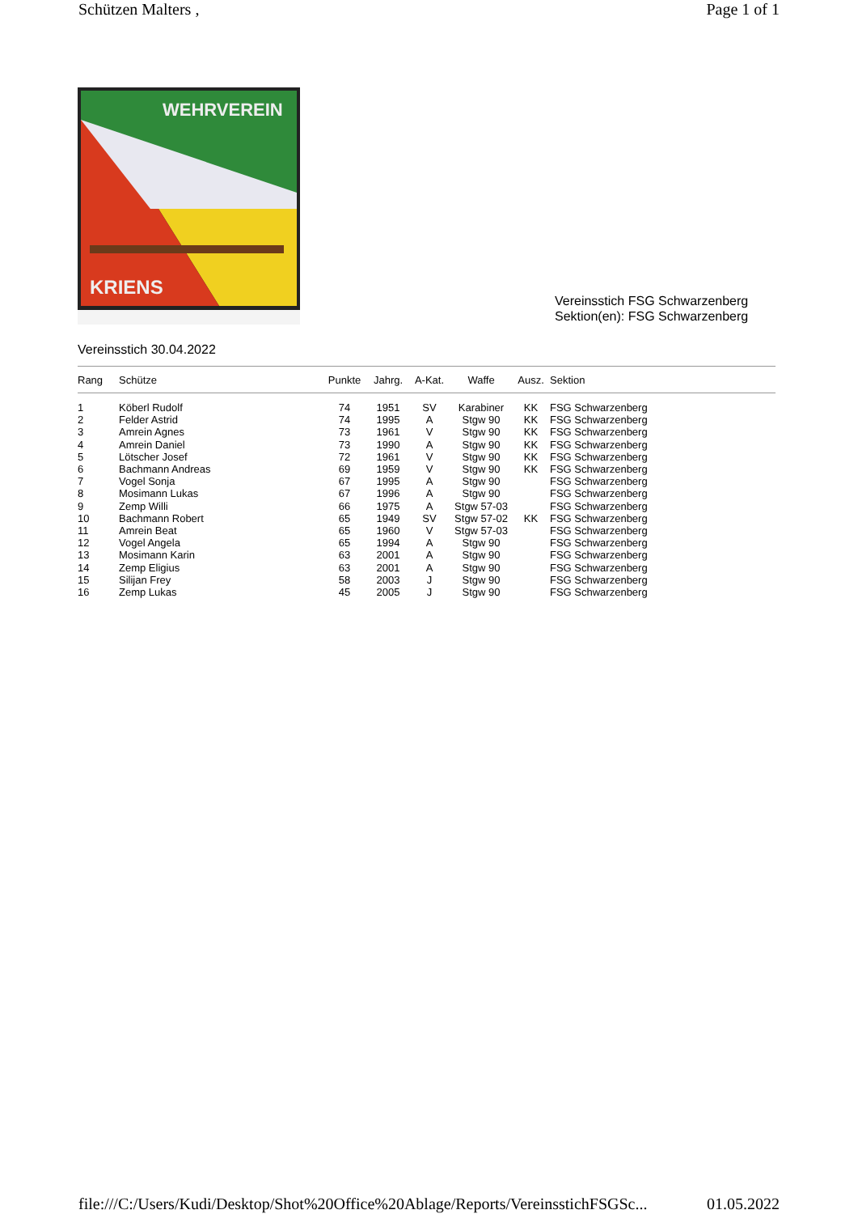Schützen Malters , Page 1 of 1
WEHRVEREIN
KRIENS
Vereinsstich FSG Schwarzenberg
Sektion(en): FSG Schwarzenberg
Vereinsstich 30.04.2022
| Rang | Schütze | Punkte | Jahrg. | A-Kat. | Waffe | Ausz. | Sektion |
| --- | --- | --- | --- | --- | --- | --- | --- |
| 1 | Köberl Rudolf | 74 | 1951 | SV | Karabiner | KK | FSG Schwarzenberg |
| 2 | Felder Astrid | 74 | 1995 | A | Stgw 90 | KK | FSG Schwarzenberg |
| 3 | Amrein Agnes | 73 | 1961 | V | Stgw 90 | KK | FSG Schwarzenberg |
| 4 | Amrein Daniel | 73 | 1990 | A | Stgw 90 | KK | FSG Schwarzenberg |
| 5 | Lötscher Josef | 72 | 1961 | V | Stgw 90 | KK | FSG Schwarzenberg |
| 6 | Bachmann Andreas | 69 | 1959 | V | Stgw 90 | KK | FSG Schwarzenberg |
| 7 | Vogel Sonja | 67 | 1995 | A | Stgw 90 | | FSG Schwarzenberg |
| 8 | Mosimann Lukas | 67 | 1996 | A | Stgw 90 | | FSG Schwarzenberg |
| 9 | Zemp Willi | 66 | 1975 | A | Stgw 57-03 | | FSG Schwarzenberg |
| 10 | Bachmann Robert | 65 | 1949 | SV | Stgw 57-02 | KK | FSG Schwarzenberg |
| 11 | Amrein Beat | 65 | 1960 | V | Stgw 57-03 | | FSG Schwarzenberg |
| 12 | Vogel Angela | 65 | 1994 | A | Stgw 90 | | FSG Schwarzenberg |
| 13 | Mosimann Karin | 63 | 2001 | A | Stgw 90 | | FSG Schwarzenberg |
| 14 | Zemp Eligius | 63 | 2001 | A | Stgw 90 | | FSG Schwarzenberg |
| 15 | Silijan Frey | 58 | 2003 | J | Stgw 90 | | FSG Schwarzenberg |
| 16 | Zemp Lukas | 45 | 2005 | J | Stgw 90 | | FSG Schwarzenberg |
file:///C:/Users/Kudi/Desktop/Shot%20Office%20Ablage/Reports/VereinsstichFSGSc... 01.05.2022